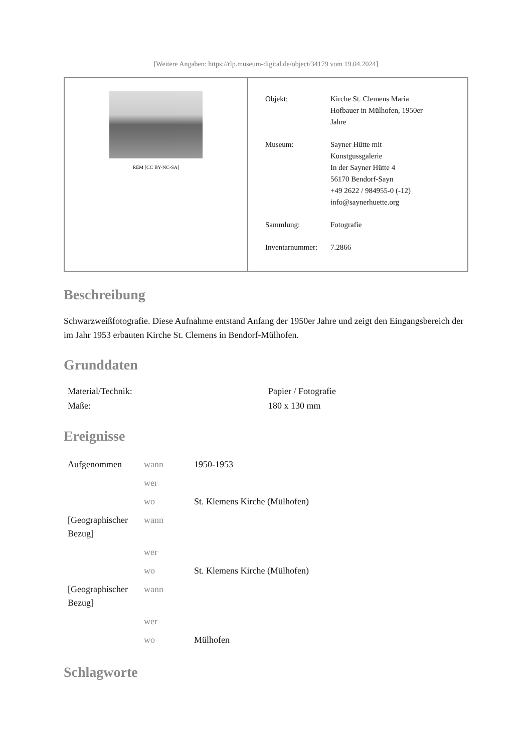[Weitere Angaben: https://rlp.museum-digital.de/object/34179 vom 19.04.2024]
REM [CC BY-NC-SA]
| Objekt: | Kirche St. Clemens Maria Hofbauer in Mülhofen, 1950er Jahre |
| Museum: | Sayner Hütte mit Kunstgussgalerie In der Sayner Hütte 4 56170 Bendorf-Sayn +49 2622 / 984955-0 (-12) info@saynerhuette.org |
| Sammlung: | Fotografie |
| Inventarnummer: | 7.2866 |
Beschreibung
Schwarzweißfotografie. Diese Aufnahme entstand Anfang der 1950er Jahre und zeigt den Eingangsbereich der im Jahr 1953 erbauten Kirche St. Clemens in Bendorf-Mülhofen.
Grunddaten
| Material/Technik: | Papier / Fotografie |
| Maße: | 180 x 130 mm |
Ereignisse
| Aufgenommen | wann | 1950-1953 |
| | wer | |
| | wo | St. Klemens Kirche (Mülhofen) |
| [Geographischer Bezug] | wann | |
| | wer | |
| | wo | St. Klemens Kirche (Mülhofen) |
| [Geographischer Bezug] | wann | |
| | wer | |
| | wo | Mülhofen |
Schlagworte